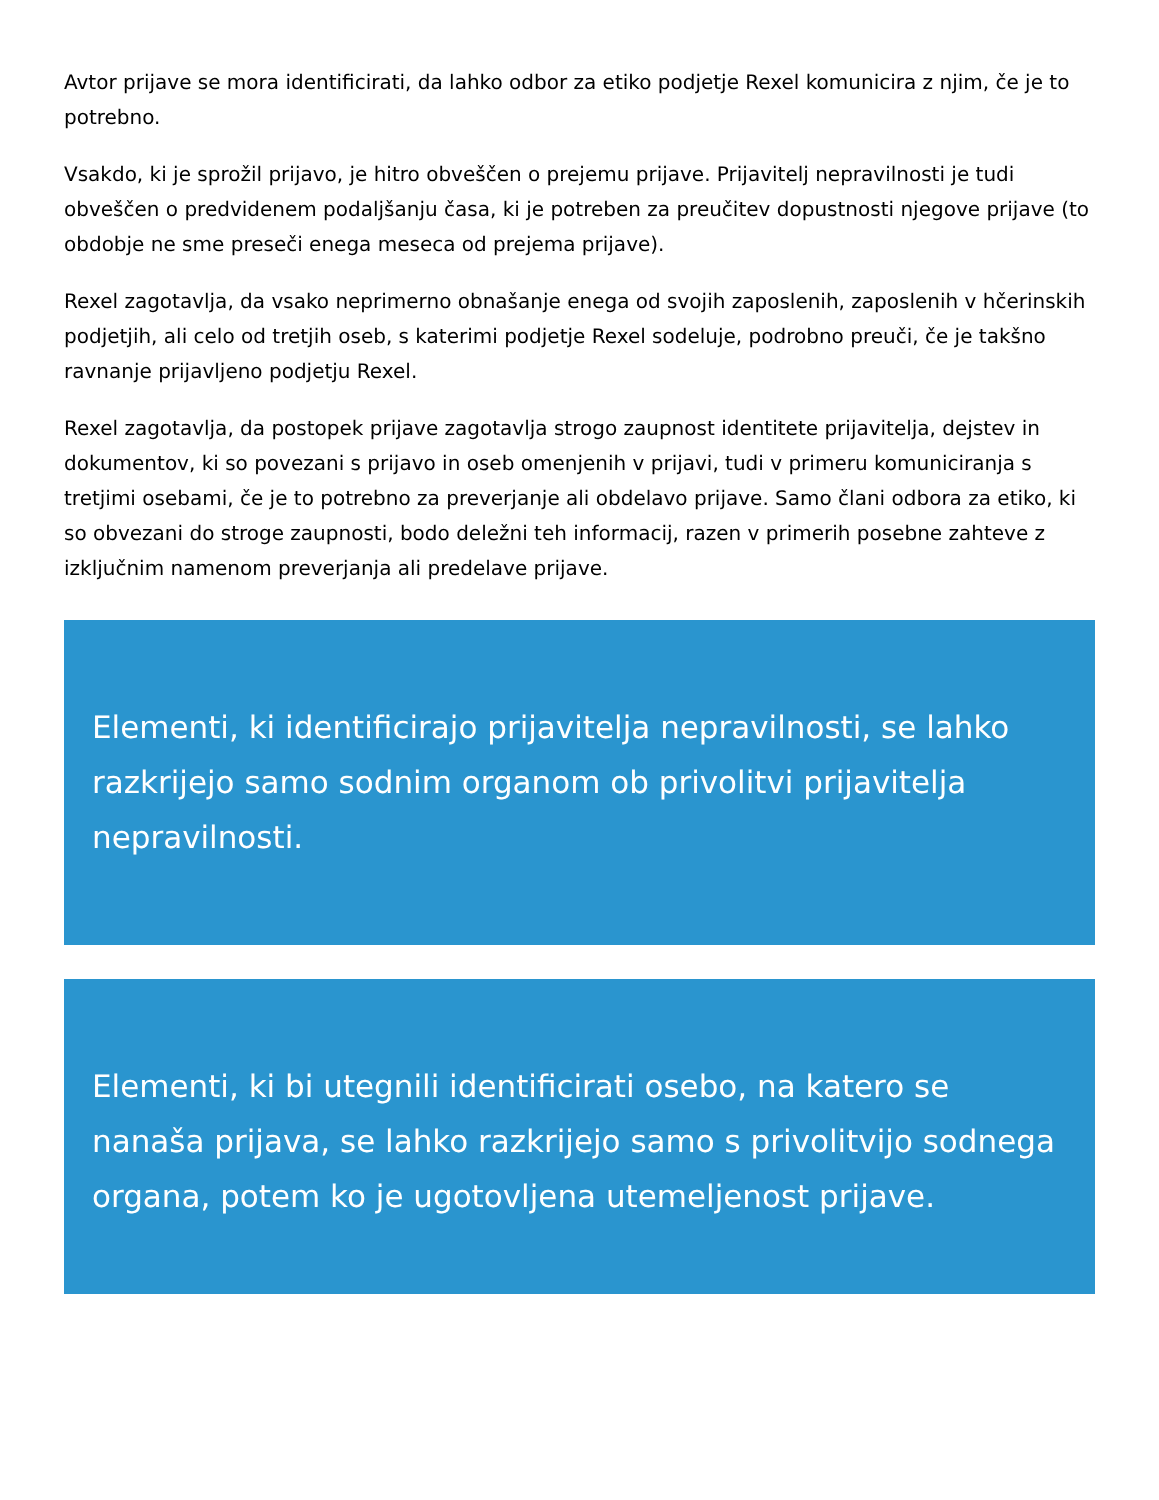Avtor prijave se mora identificirati, da lahko odbor za etiko podjetje Rexel komunicira z njim, če je to potrebno.
Vsakdo, ki je sprožil prijavo, je hitro obveščen o prejemu prijave. Prijavitelj nepravilnosti je tudi obveščen o predvidenem podaljšanju časa, ki je potreben za preučitev dopustnosti njegove prijave (to obdobje ne sme preseči enega meseca od prejema prijave).
Rexel zagotavlja, da vsako neprimerno obnašanje enega od svojih zaposlenih, zaposlenih v hčerinskih podjetjih, ali celo od tretjih oseb, s katerimi podjetje Rexel sodeluje, podrobno preuči, če je takšno ravnanje prijavljeno podjetju Rexel.
Rexel zagotavlja, da postopek prijave zagotavlja strogo zaupnost identitete prijavitelja, dejstev in dokumentov, ki so povezani s prijavo in oseb omenjenih v prijavi, tudi v primeru komuniciranja s tretjimi osebami, če je to potrebno za preverjanje ali obdelavo prijave. Samo člani odbora za etiko, ki so obvezani do stroge zaupnosti, bodo deležni teh informacij, razen v primerih posebne zahteve z izključnim namenom preverjanja ali predelave prijave.
Elementi, ki identificirajo prijavitelja nepravilnosti, se lahko razkrijejo samo sodnim organom ob privolitvi prijavitelja nepravilnosti.
Elementi, ki bi utegnili identificirati osebo, na katero se nanaša prijava, se lahko razkrijejo samo s privolitvijo sodnega organa, potem ko je ugotovljena utemeljenost prijave.